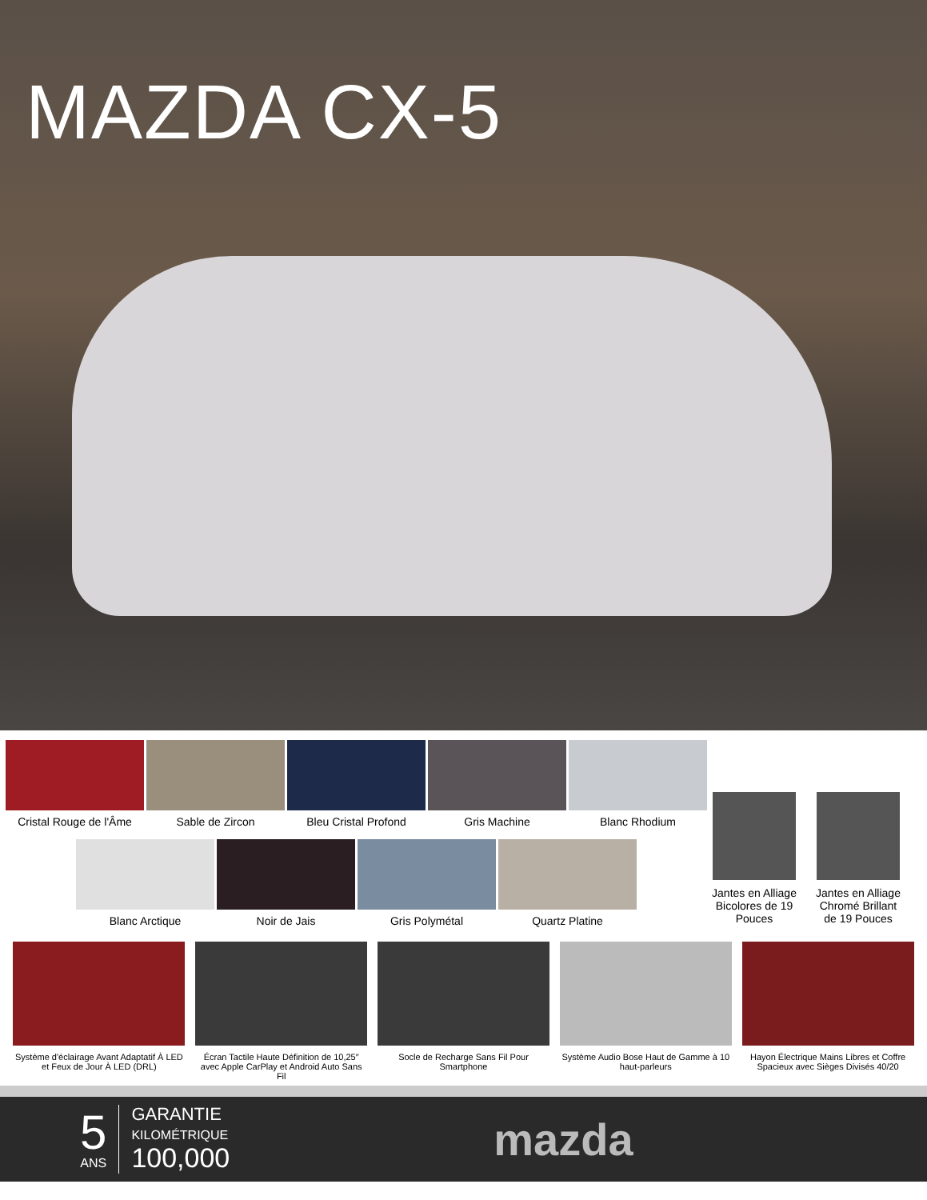MAZDA CX-5
Cristal Rouge de l'Âme
Sable de Zircon Bleu Cristal Profond Gris Machine Blanc Rhodium
Blanc Arctique Noir de Jais Gris Polymétal Quartz Platine
Jantes en Alliage Bicolores de 19 Pouces
Jantes en Alliage Chromé Brillant de 19 Pouces
Système d'éclairage Avant Adaptatif À LED et Feux de Jour À LED (DRL)
Écran Tactile Haute Définition de 10,25″ avec Apple CarPlay et Android Auto Sans Fil
Socle de Recharge Sans Fil Pour Smartphone
Système Audio Bose Haut de Gamme à 10 haut-parleurs
Hayon Électrique Mains Libres et Coffre Spacieux avec Sièges Divisés 40/20
5
ANS
GARANTIE
KILOMÉTRIQUE
100,000
mazda